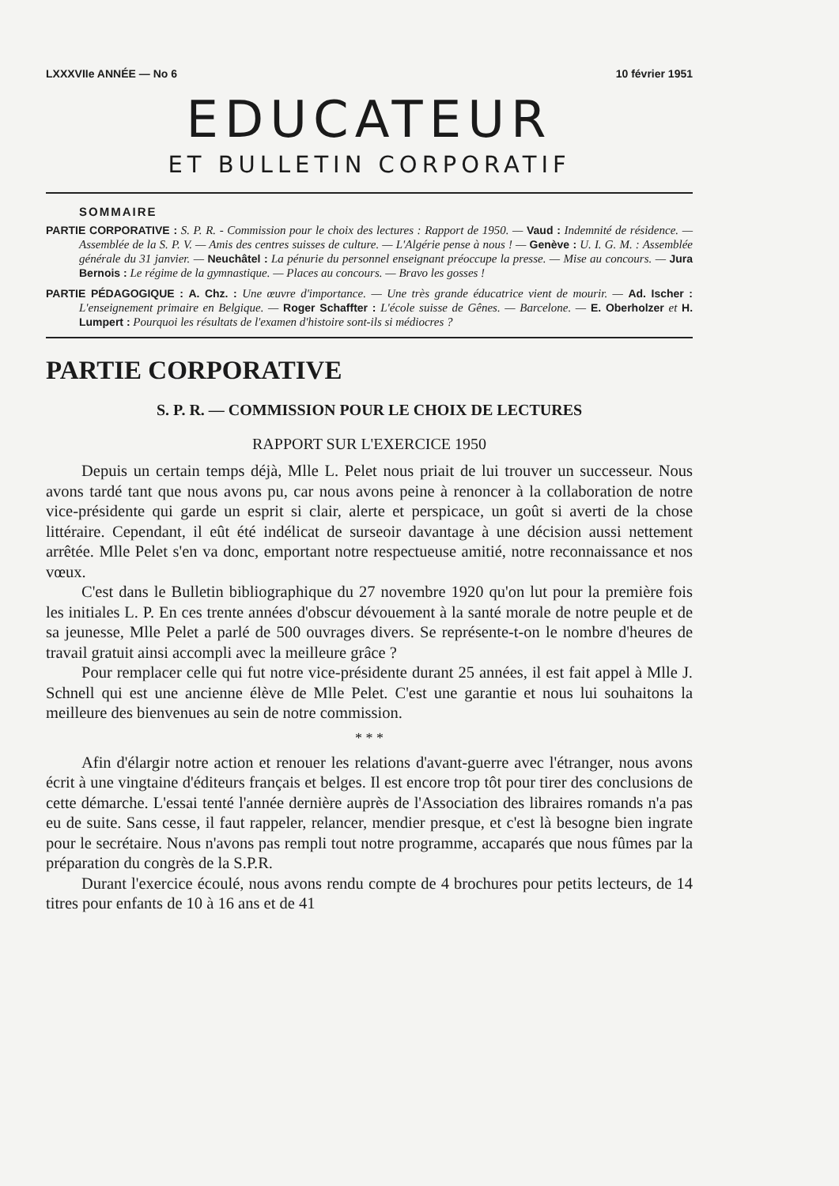LXXXVIIe ANNÉE — No 6 10 février 1951
EDUCATEUR
ET BULLETIN CORPORATIF
SOMMAIRE
PARTIE CORPORATIVE : S. P. R. - Commission pour le choix des lectures : Rapport de 1950. — Vaud : Indemnité de résidence. — Assemblée de la S. P. V. — Amis des centres suisses de culture. — L'Algérie pense à nous ! — Genève : U. I. G. M. : Assemblée générale du 31 janvier. — Neuchâtel : La pénurie du personnel enseignant préoccupe la presse. — Mise au concours. — Jura Bernois : Le régime de la gymnastique. — Places au concours. — Bravo les gosses !
PARTIE PÉDAGOGIQUE : A. Chz. : Une œuvre d'importance. — Une très grande éducatrice vient de mourir. — Ad. Ischer : L'enseignement primaire en Belgique. — Roger Schaffter : L'école suisse de Gênes. — Barcelone. — E. Oberholzer et H. Lumpert : Pourquoi les résultats de l'examen d'histoire sont-ils si médiocres ?
PARTIE CORPORATIVE
S. P. R. — COMMISSION POUR LE CHOIX DE LECTURES
RAPPORT SUR L'EXERCICE 1950
Depuis un certain temps déjà, Mlle L. Pelet nous priait de lui trouver un successeur. Nous avons tardé tant que nous avons pu, car nous avons peine à renoncer à la collaboration de notre vice-présidente qui garde un esprit si clair, alerte et perspicace, un goût si averti de la chose littéraire. Cependant, il eût été indélicat de surseoir davantage à une décision aussi nettement arrêtée. Mlle Pelet s'en va donc, emportant notre respectueuse amitié, notre reconnaissance et nos vœux.
C'est dans le Bulletin bibliographique du 27 novembre 1920 qu'on lut pour la première fois les initiales L. P. En ces trente années d'obscur dévouement à la santé morale de notre peuple et de sa jeunesse, Mlle Pelet a parlé de 500 ouvrages divers. Se représente-t-on le nombre d'heures de travail gratuit ainsi accompli avec la meilleure grâce ?
Pour remplacer celle qui fut notre vice-présidente durant 25 années, il est fait appel à Mlle J. Schnell qui est une ancienne élève de Mlle Pelet. C'est une garantie et nous lui souhaitons la meilleure des bienvenues au sein de notre commission.
* * *
Afin d'élargir notre action et renouer les relations d'avant-guerre avec l'étranger, nous avons écrit à une vingtaine d'éditeurs français et belges. Il est encore trop tôt pour tirer des conclusions de cette démarche. L'essai tenté l'année dernière auprès de l'Association des libraires romands n'a pas eu de suite. Sans cesse, il faut rappeler, relancer, mendier presque, et c'est là besogne bien ingrate pour le secrétaire. Nous n'avons pas rempli tout notre programme, accaparés que nous fûmes par la préparation du congrès de la S.P.R.
Durant l'exercice écoulé, nous avons rendu compte de 4 brochures pour petits lecteurs, de 14 titres pour enfants de 10 à 16 ans et de 41